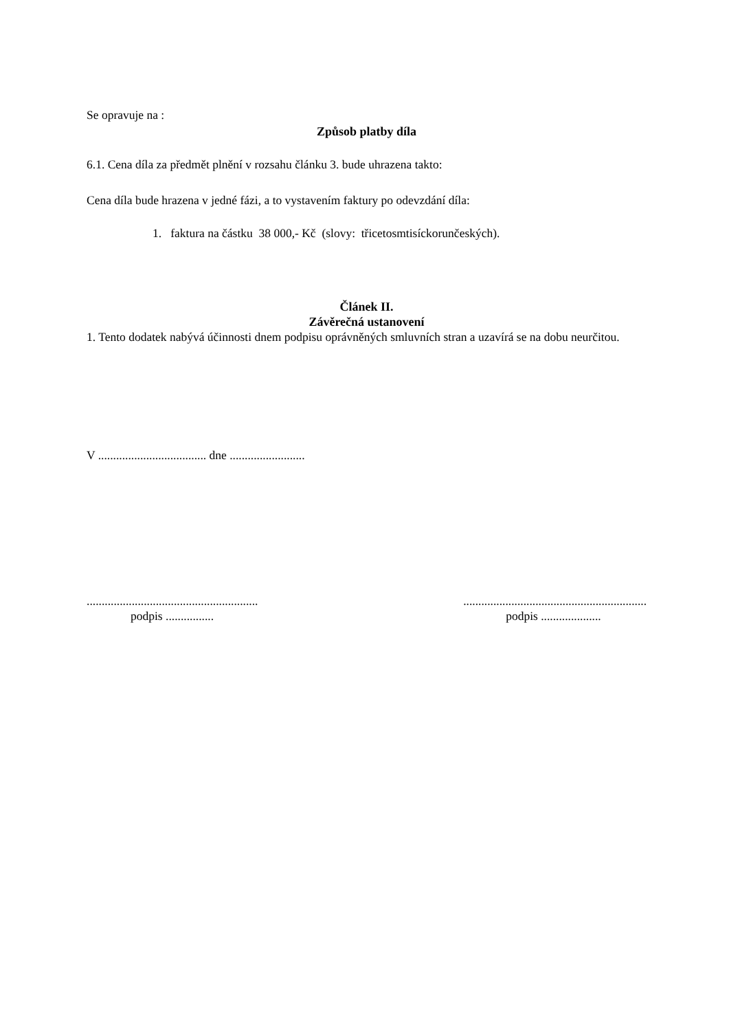Se opravuje na :
Způsob platby díla
6.1. Cena díla za předmět plnění v rozsahu článku 3. bude uhrazena takto:
Cena díla bude hrazena v jedné fázi, a to vystavením faktury po odevzdání díla:
1. faktura na částku 38 000,- Kč (slovy: třicetosmtisíckorunčeských).
Článek II.
Závěrečná ustanovení
1. Tento dodatek nabývá účinnosti dnem podpisu oprávněných smluvních stran a uzavírá se na dobu neurčitou.
V .................................... dne .........................
.........................................................
podpis ................
.............................................................
podpis ....................